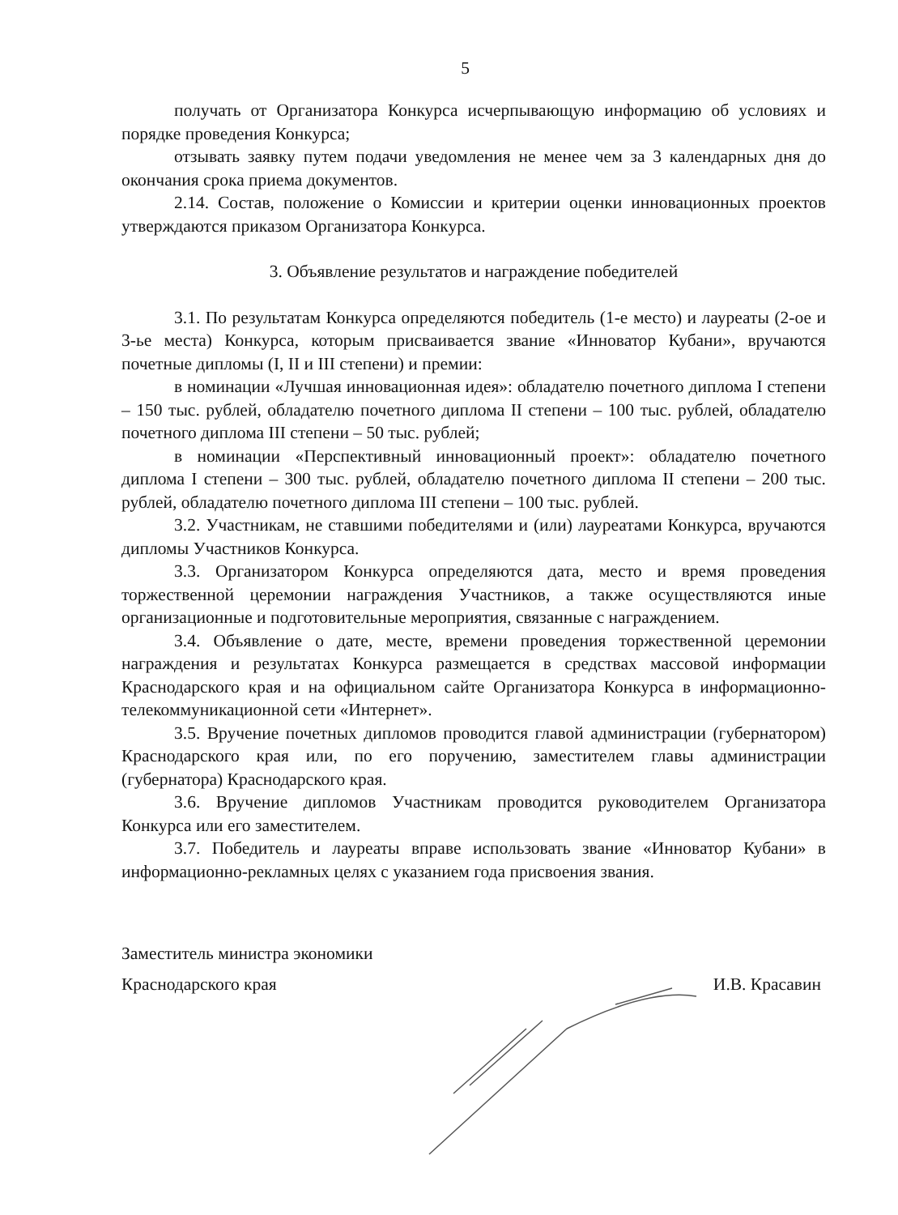5
получать от Организатора Конкурса исчерпывающую информацию об условиях и порядке проведения Конкурса;
отзывать заявку путем подачи уведомления не менее чем за 3 календарных дня до окончания срока приема документов.
2.14. Состав, положение о Комиссии и критерии оценки инновационных проектов утверждаются приказом Организатора Конкурса.
3. Объявление результатов и награждение победителей
3.1. По результатам Конкурса определяются победитель (1-е место) и лауреаты (2-ое и 3-ье места) Конкурса, которым присваивается звание «Инноватор Кубани», вручаются почетные дипломы (I, II и III степени) и премии:
в номинации «Лучшая инновационная идея»: обладателю почетного диплома I степени – 150 тыс. рублей, обладателю почетного диплома II степени – 100 тыс. рублей, обладателю почетного диплома III степени – 50 тыс. рублей;
в номинации «Перспективный инновационный проект»: обладателю почетного диплома I степени – 300 тыс. рублей, обладателю почетного диплома II степени – 200 тыс. рублей, обладателю почетного диплома III степени – 100 тыс. рублей.
3.2. Участникам, не ставшими победителями и (или) лауреатами Конкурса, вручаются дипломы Участников Конкурса.
3.3. Организатором Конкурса определяются дата, место и время проведения торжественной церемонии награждения Участников, а также осуществляются иные организационные и подготовительные мероприятия, связанные с награждением.
3.4. Объявление о дате, месте, времени проведения торжественной церемонии награждения и результатах Конкурса размещается в средствах массовой информации Краснодарского края и на официальном сайте Организатора Конкурса в информационно-телекоммуникационной сети «Интернет».
3.5. Вручение почетных дипломов проводится главой администрации (губернатором) Краснодарского края или, по его поручению, заместителем главы администрации (губернатора) Краснодарского края.
3.6. Вручение дипломов Участникам проводится руководителем Организатора Конкурса или его заместителем.
3.7. Победитель и лауреаты вправе использовать звание «Инноватор Кубани» в информационно-рекламных целях с указанием года присвоения звания.
Заместитель министра экономики
Краснодарского края
И.В. Красавин